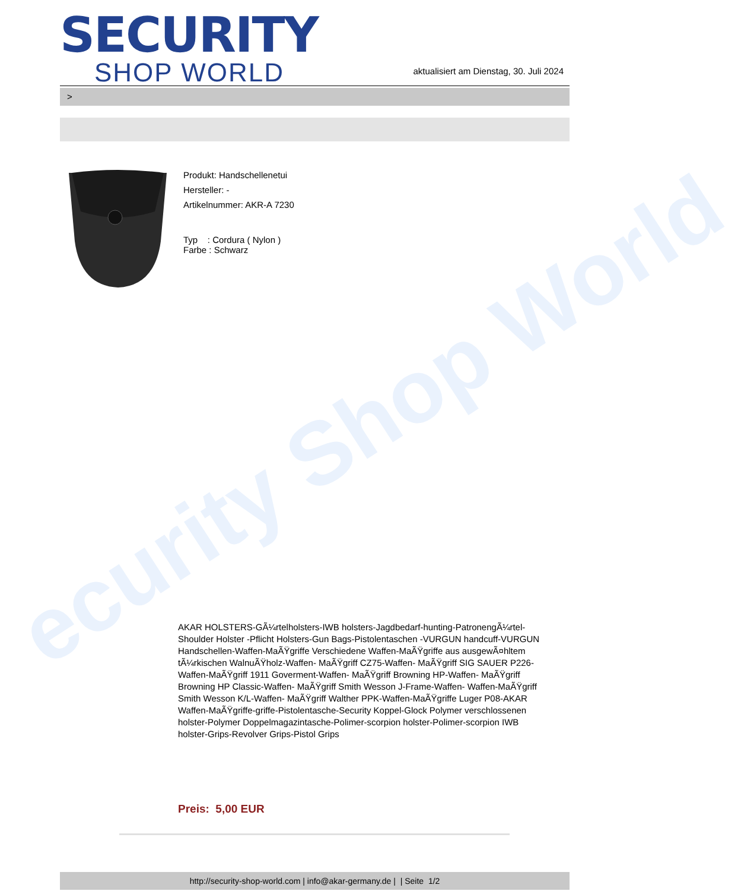ecurity Shop World
SECURITY
SHOP WORLD
aktualisiert am Dienstag, 30. Juli 2024
>
Produkt: Handschellenetui
Hersteller: -
Artikelnummer: AKR-A 7230
Typ : Cordura ( Nylon )
Farbe : Schwarz
AKAR HOLSTERS-GÃ¼rtelholsters-IWB holsters-Jagdbedarf-hunting-PatronengÃ¼rtel- Shoulder Holster -Pflicht Holsters-Gun Bags-Pistolentaschen -VURGUN handcuff-VURGUN Handschellen-Waffen-MaÃŸgriffe Verschiedene Waffen-MaÃŸgriffe aus ausgewÃ¤hltem tÃ¼rkischen WalnuÃŸholz-Waffen- MaÃŸgriff CZ75-Waffen- MaÃŸgriff SIG SAUER P226-Waffen-MaÃŸgriff 1911 Goverment-Waffen- MaÃŸgriff Browning HP-Waffen- MaÃŸgriff Browning HP Classic-Waffen- MaÃŸgriff Smith Wesson J-Frame-Waffen- Waffen-MaÃŸgriff Smith Wesson K/L-Waffen- MaÃŸgriff Walther PPK-Waffen-MaÃŸgriffe Luger P08-AKAR Waffen-MaÃŸgriffe-griffe-Pistolentasche-Security Koppel-Glock Polymer verschlossenen holster-Polymer Doppelmagazintasche-Polimer-scorpion holster-Polimer-scorpion IWB holster-Grips-Revolver Grips-Pistol Grips
Preis: 5,00 EUR
http://security-shop-world.com | info@akar-germany.de | | Seite 1/2